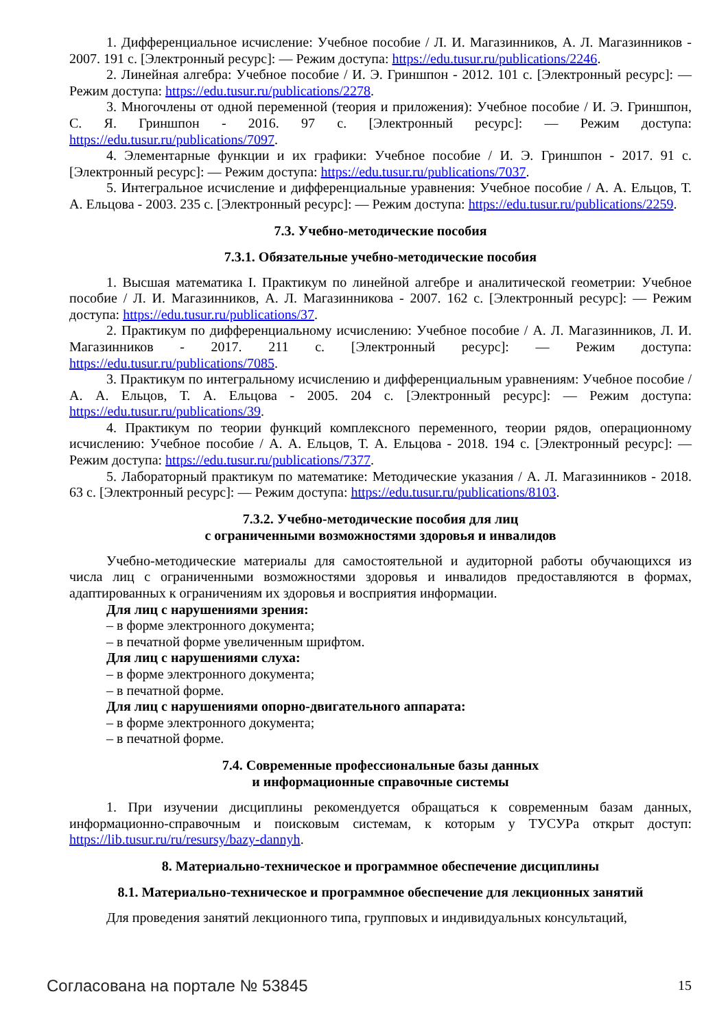1. Дифференциальное исчисление: Учебное пособие / Л. И. Магазинников, А. Л. Магазинников - 2007. 191 с. [Электронный ресурс]: — Режим доступа: https://edu.tusur.ru/publications/2246.
2. Линейная алгебра: Учебное пособие / И. Э. Гриншпон - 2012. 101 с. [Электронный ресурс]: — Режим доступа: https://edu.tusur.ru/publications/2278.
3. Многочлены от одной переменной (теория и приложения): Учебное пособие / И. Э. Гриншпон, С. Я. Гриншпон - 2016. 97 с. [Электронный ресурс]: — Режим доступа: https://edu.tusur.ru/publications/7097.
4. Элементарные функции и их графики: Учебное пособие / И. Э. Гриншпон - 2017. 91 с. [Электронный ресурс]: — Режим доступа: https://edu.tusur.ru/publications/7037.
5. Интегральное исчисление и дифференциальные уравнения: Учебное пособие / А. А. Ельцов, Т. А. Ельцова - 2003. 235 с. [Электронный ресурс]: — Режим доступа: https://edu.tusur.ru/publications/2259.
7.3. Учебно-методические пособия
7.3.1. Обязательные учебно-методические пособия
1. Высшая математика I. Практикум по линейной алгебре и аналитической геометрии: Учебное пособие / Л. И. Магазинников, А. Л. Магазинникова - 2007. 162 с. [Электронный ресурс]: — Режим доступа: https://edu.tusur.ru/publications/37.
2. Практикум по дифференциальному исчислению: Учебное пособие / А. Л. Магазинников, Л. И. Магазинников - 2017. 211 с. [Электронный ресурс]: — Режим доступа: https://edu.tusur.ru/publications/7085.
3. Практикум по интегральному исчислению и дифференциальным уравнениям: Учебное пособие / А. А. Ельцов, Т. А. Ельцова - 2005. 204 с. [Электронный ресурс]: — Режим доступа: https://edu.tusur.ru/publications/39.
4. Практикум по теории функций комплексного переменного, теории рядов, операционному исчислению: Учебное пособие / А. А. Ельцов, Т. А. Ельцова - 2018. 194 с. [Электронный ресурс]: — Режим доступа: https://edu.tusur.ru/publications/7377.
5. Лабораторный практикум по математике: Методические указания / А. Л. Магазинников - 2018. 63 с. [Электронный ресурс]: — Режим доступа: https://edu.tusur.ru/publications/8103.
7.3.2. Учебно-методические пособия для лиц
с ограниченными возможностями здоровья и инвалидов
Учебно-методические материалы для самостоятельной и аудиторной работы обучающихся из числа лиц с ограниченными возможностями здоровья и инвалидов предоставляются в формах, адаптированных к ограничениям их здоровья и восприятия информации.
Для лиц с нарушениями зрения:
– в форме электронного документа;
– в печатной форме увеличенным шрифтом.
Для лиц с нарушениями слуха:
– в форме электронного документа;
– в печатной форме.
Для лиц с нарушениями опорно-двигательного аппарата:
– в форме электронного документа;
– в печатной форме.
7.4. Современные профессиональные базы данных
и информационные справочные системы
1. При изучении дисциплины рекомендуется обращаться к современным базам данных, информационно-справочным и поисковым системам, к которым у ТУСУРа открыт доступ: https://lib.tusur.ru/ru/resursy/bazy-dannyh.
8. Материально-техническое и программное обеспечение дисциплины
8.1. Материально-техническое и программное обеспечение для лекционных занятий
Для проведения занятий лекционного типа, групповых и индивидуальных консультаций,
Согласована на портале № 53845 15